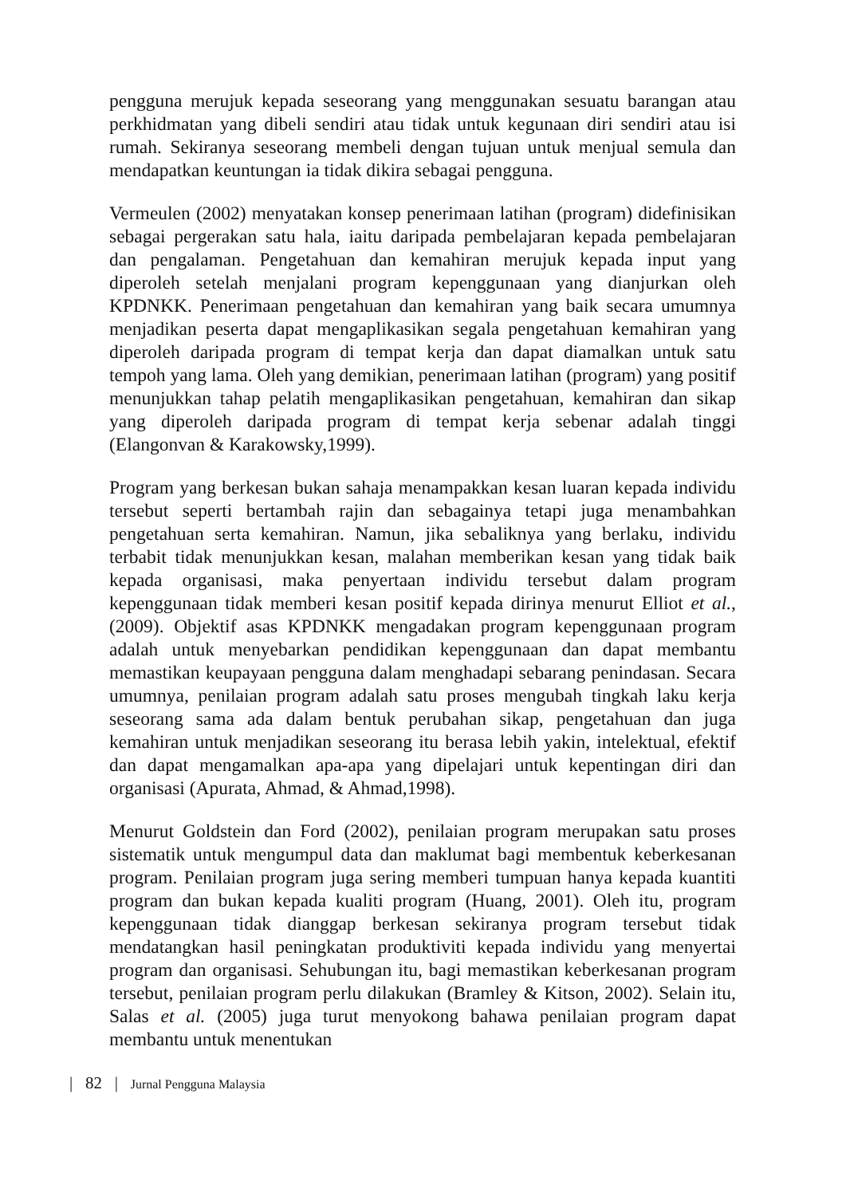pengguna merujuk kepada seseorang yang menggunakan sesuatu barangan atau perkhidmatan yang dibeli sendiri atau tidak untuk kegunaan diri sendiri atau isi rumah. Sekiranya seseorang membeli dengan tujuan untuk menjual semula dan mendapatkan keuntungan ia tidak dikira sebagai pengguna.
Vermeulen (2002) menyatakan konsep penerimaan latihan (program) didefinisikan sebagai pergerakan satu hala, iaitu daripada pembelajaran kepada pembelajaran dan pengalaman. Pengetahuan dan kemahiran merujuk kepada input yang diperoleh setelah menjalani program kepenggunaan yang dianjurkan oleh KPDNKK. Penerimaan pengetahuan dan kemahiran yang baik secara umumnya menjadikan peserta dapat mengaplikasikan segala pengetahuan kemahiran yang diperoleh daripada program di tempat kerja dan dapat diamalkan untuk satu tempoh yang lama. Oleh yang demikian, penerimaan latihan (program) yang positif menunjukkan tahap pelatih mengaplikasikan pengetahuan, kemahiran dan sikap yang diperoleh daripada program di tempat kerja sebenar adalah tinggi (Elangonvan & Karakowsky,1999).
Program yang berkesan bukan sahaja menampakkan kesan luaran kepada individu tersebut seperti bertambah rajin dan sebagainya tetapi juga menambahkan pengetahuan serta kemahiran. Namun, jika sebaliknya yang berlaku, individu terbabit tidak menunjukkan kesan, malahan memberikan kesan yang tidak baik kepada organisasi, maka penyertaan individu tersebut dalam program kepenggunaan tidak memberi kesan positif kepada dirinya menurut Elliot et al.,(2009). Objektif asas KPDNKK mengadakan program kepenggunaan program adalah untuk menyebarkan pendidikan kepenggunaan dan dapat membantu memastikan keupayaan pengguna dalam menghadapi sebarang penindasan. Secara umumnya, penilaian program adalah satu proses mengubah tingkah laku kerja seseorang sama ada dalam bentuk perubahan sikap, pengetahuan dan juga kemahiran untuk menjadikan seseorang itu berasa lebih yakin, intelektual, efektif dan dapat mengamalkan apa-apa yang dipelajari untuk kepentingan diri dan organisasi (Apurata, Ahmad, & Ahmad,1998).
Menurut Goldstein dan Ford (2002), penilaian program merupakan satu proses sistematik untuk mengumpul data dan maklumat bagi membentuk keberkesanan program. Penilaian program juga sering memberi tumpuan hanya kepada kuantiti program dan bukan kepada kualiti program (Huang, 2001). Oleh itu, program kepenggunaan tidak dianggap berkesan sekiranya program tersebut tidak mendatangkan hasil peningkatan produktiviti kepada individu yang menyertai program dan organisasi. Sehubungan itu, bagi memastikan keberkesanan program tersebut, penilaian program perlu dilakukan (Bramley & Kitson, 2002). Selain itu, Salas et al. (2005) juga turut menyokong bahawa penilaian program dapat membantu untuk menentukan
| 82 | Jurnal Pengguna Malaysia